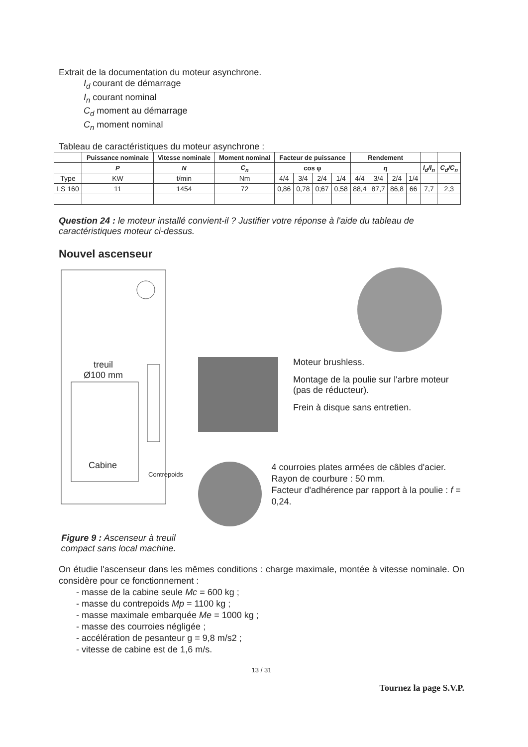Extrait de la documentation du moteur asynchrone.
I<sub>d</sub> courant de démarrage
I<sub>n</sub> courant nominal
C<sub>d</sub> moment au démarrage
C<sub>n</sub> moment nominal
Tableau de caractéristiques du moteur asynchrone :
| | Puissance nominale | Vitesse nominale | Moment nominal | Facteur de puissance | | | | Rendement | | | | | |
| --- | --- | --- | --- | --- | --- | --- | --- | --- | --- | --- | --- | --- | --- |
| | P | N | C<sub>n</sub> | cos φ | | | | η | | | | I<sub>d</sub>/I<sub>n</sub> | C<sub>d</sub>/C<sub>n</sub> |
| Type | KW | t/min | Nm | 4/4 | 3/4 | 2/4 | 1/4 | 4/4 | 3/4 | 2/4 | 1/4 | | |
| LS 160 | 11 | 1454 | 72 | 0,86 | 0,78 | 0;67 | 0,58 | 88,4 | 87,7 | 86,8 | 66 | 7,7 | 2,3 |
Question 24 : le moteur installé convient-il ? Justifier votre réponse à l'aide du tableau de caractéristiques moteur ci-dessus.
Nouvel ascenseur
treuil
Ø100 mm
Cabine
Contrepoids
Figure 9 : Ascenseur à treuil compact sans local machine.
Moteur brushless.
Montage de la poulie sur l'arbre moteur (pas de réducteur).
Frein à disque sans entretien.
4 courroies plates armées de câbles d'acier.
Rayon de courbure : 50 mm.
Facteur d'adhérence par rapport à la poulie : f = 0,24.
On étudie l'ascenseur dans les mêmes conditions : charge maximale, montée à vitesse nominale. On considère pour ce fonctionnement :
- masse de la cabine seule Mc = 600 kg ;
- masse du contrepoids Mp = 1100 kg ;
- masse maximale embarquée Me = 1000 kg ;
- masse des courroies négligée ;
- accélération de pesanteur g = 9,8 m/s2 ;
- vitesse de cabine est de 1,6 m/s.
13 / 31
Tournez la page S.V.P.